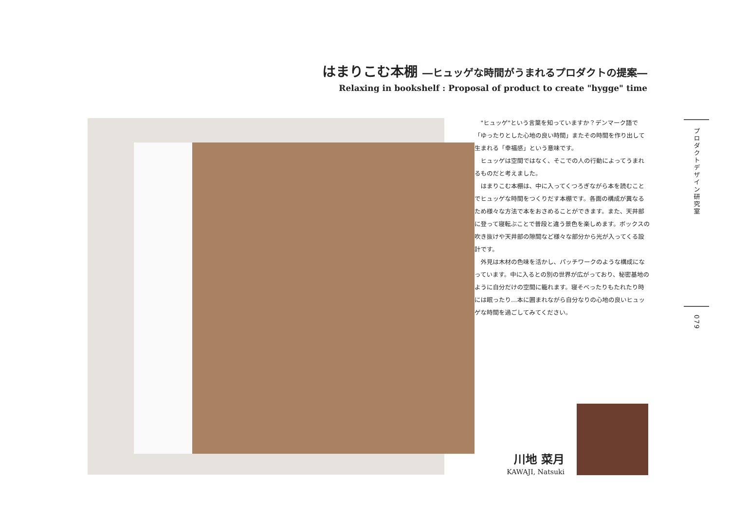はまりこむ本棚 ―ヒュッゲな時間がうまれるプロダクトの提案―
Relaxing in bookshelf : Proposal of product to create "hygge" time
"ヒュッゲ"という言葉を知っていますか？デンマーク語で「ゆったりとした心地の良い時間」またその時間を作り出して生まれる「幸福感」という意味です。
ヒュッゲは空間ではなく、そこでの人の行動によってうまれるものだと考えました。
はまりこむ本棚は、中に入ってくつろぎながら本を読むことでヒュッゲな時間をつくりだす本棚です。各面の構成が異なるため様々な方法で本をおさめることができます。また、天井部に登って寝転ぶことで普段と違う景色を楽しめます。ボックスの吹き抜けや天井部の隙間など様々な部分から光が入ってくる設計です。
外見は木材の色味を活かし、パッチワークのような構成になっています。中に入るとの別の世界が広がっており、秘密基地のように自分だけの空間に籠れます。寝そべったりもたれたり時には眠ったり…本に囲まれながら自分なりの心地の良いヒュッゲな時間を過ごしてみてください。
プロダクトデザイン研究室
079
川地 菜月
KAWAJI, Natsuki